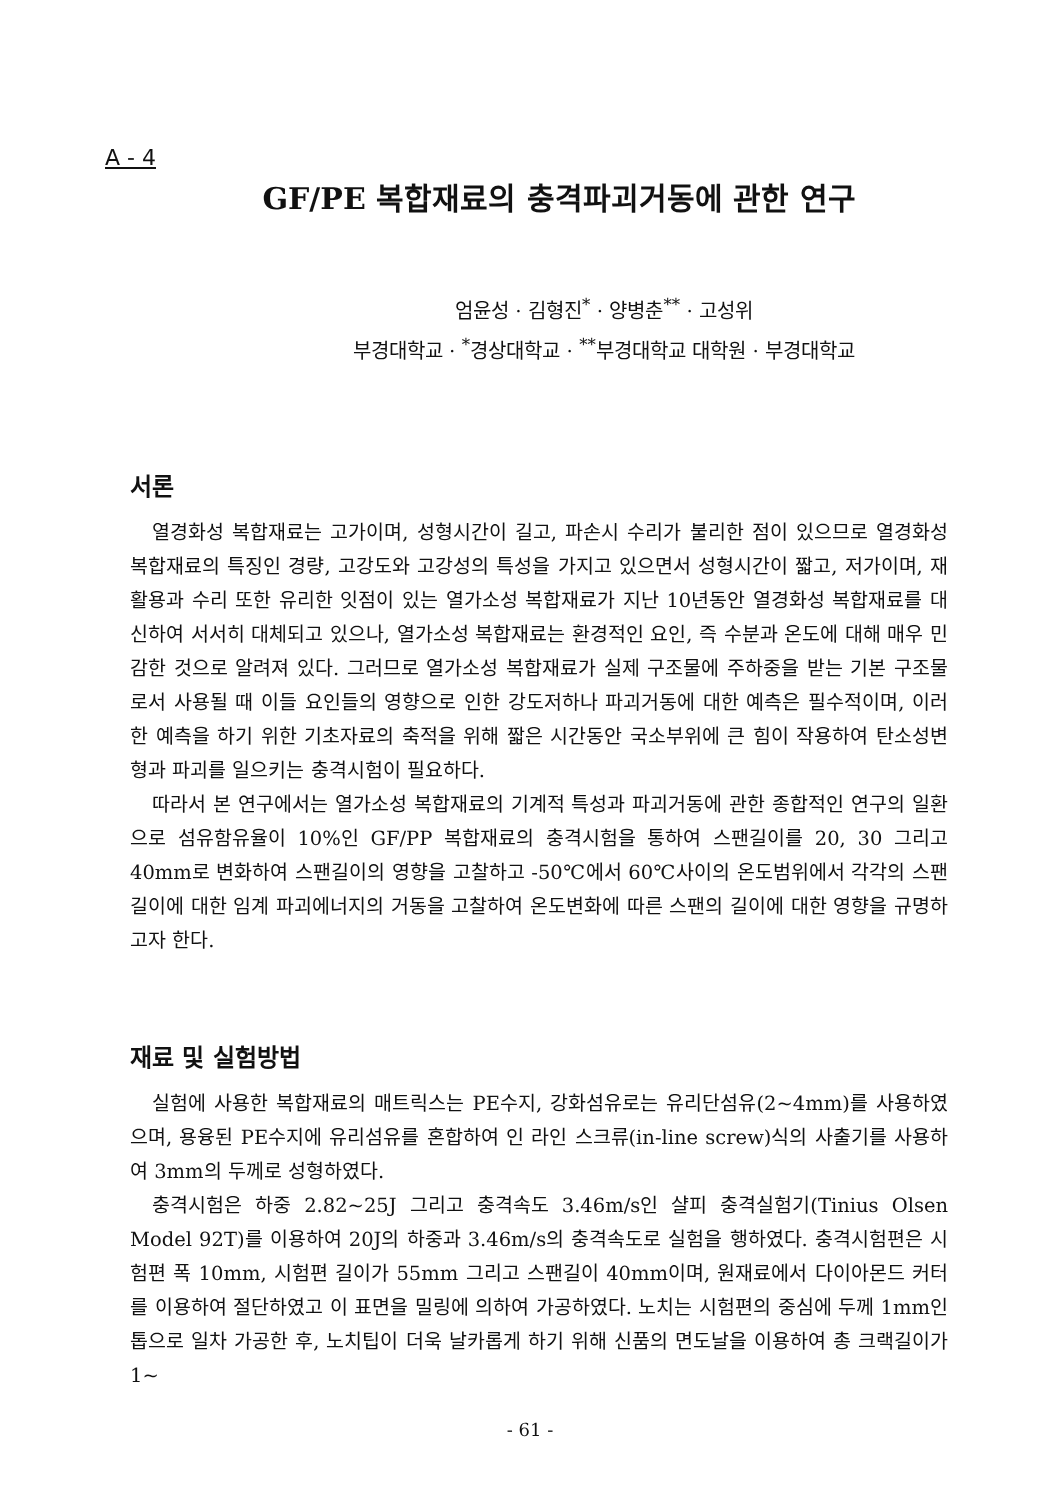A - 4
GF/PE 복합재료의 충격파괴거동에 관한 연구
엄윤성 · 김형진<sup>*</sup> · 양병춘<sup>**</sup> · 고성위
부경대학교 · <sup>*</sup>경상대학교 · <sup>**</sup>부경대학교 대학원 · 부경대학교
서론
열경화성 복합재료는 고가이며, 성형시간이 길고, 파손시 수리가 불리한 점이 있으므로 열경화성 복합재료의 특징인 경량, 고강도와 고강성의 특성을 가지고 있으면서 성형시간이 짧고, 저가이며, 재활용과 수리 또한 유리한 잇점이 있는 열가소성 복합재료가 지난 10년동안 열경화성 복합재료를 대신하여 서서히 대체되고 있으나, 열가소성 복합재료는 환경적인 요인, 즉 수분과 온도에 대해 매우 민감한 것으로 알려져 있다. 그러므로 열가소성 복합재료가 실제 구조물에 주하중을 받는 기본 구조물로서 사용될 때 이들 요인들의 영향으로 인한 강도저하나 파괴거동에 대한 예측은 필수적이며, 이러한 예측을 하기 위한 기초자료의 축적을 위해 짧은 시간동안 국소부위에 큰 힘이 작용하여 탄소성변형과 파괴를 일으키는 충격시험이 필요하다.
따라서 본 연구에서는 열가소성 복합재료의 기계적 특성과 파괴거동에 관한 종합적인 연구의 일환으로 섬유함유율이 10%인 GF/PP 복합재료의 충격시험을 통하여 스팬길이를 20, 30 그리고 40mm로 변화하여 스팬길이의 영향을 고찰하고 -50℃에서 60℃사이의 온도범위에서 각각의 스팬길이에 대한 임계 파괴에너지의 거동을 고찰하여 온도변화에 따른 스팬의 길이에 대한 영향을 규명하고자 한다.
재료 및 실험방법
실험에 사용한 복합재료의 매트릭스는 PE수지, 강화섬유로는 유리단섬유(2~4mm)를 사용하였으며, 용융된 PE수지에 유리섬유를 혼합하여 인 라인 스크류(in-line screw)식의 사출기를 사용하여 3mm의 두께로 성형하였다.
충격시험은 하중 2.82~25J 그리고 충격속도 3.46m/s인 샬피 충격실험기(Tinius Olsen Model 92T)를 이용하여 20J의 하중과 3.46m/s의 충격속도로 실험을 행하였다. 충격시험편은 시험편 폭 10mm, 시험편 길이가 55mm 그리고 스팬길이 40mm이며, 원재료에서 다이아몬드 커터를 이용하여 절단하였고 이 표면을 밀링에 의하여 가공하였다. 노치는 시험편의 중심에 두께 1mm인 톱으로 일차 가공한 후, 노치팁이 더욱 날카롭게 하기 위해 신품의 면도날을 이용하여 총 크랙길이가 1~
- 61 -